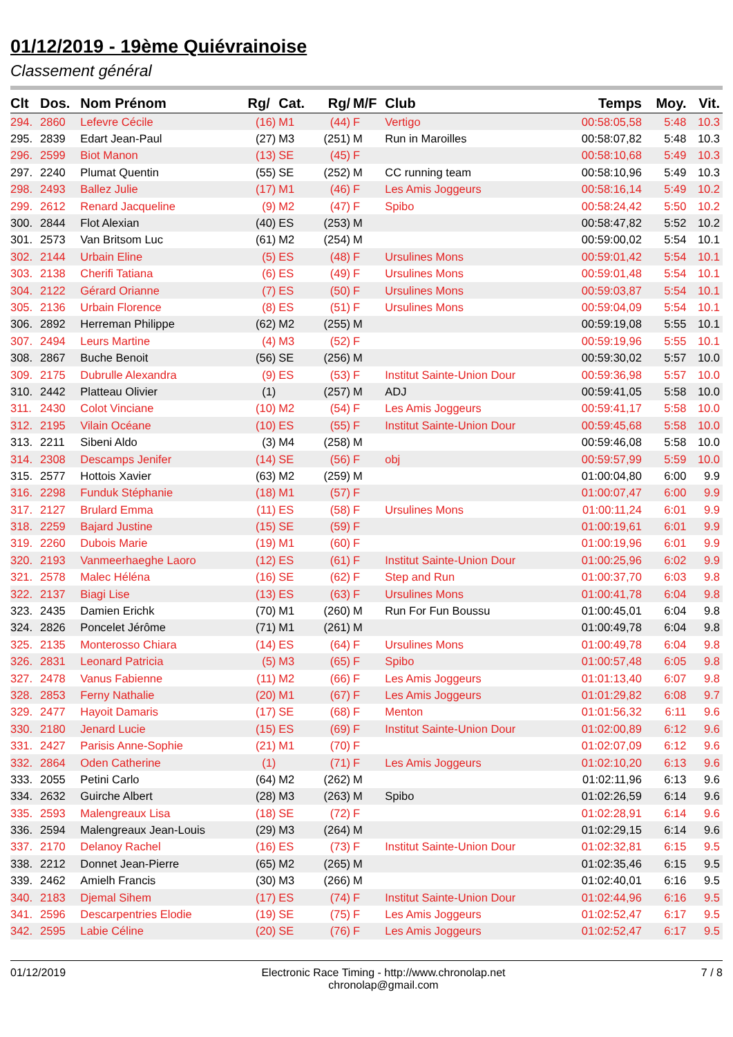01/12/2019 - 19ème Quiévrainoise
Classement général
| Clt | Dos. | Nom Prénom | Rg/ | Cat. | Rg/ | M/F | Club | Temps | Moy. | Vit. |
| --- | --- | --- | --- | --- | --- | --- | --- | --- | --- | --- |
| 294. | 2860 | Lefevre Cécile | (16) | M1 | (44) | F | Vertigo | 00:58:05,58 | 5:48 | 10.3 |
| 295. | 2839 | Edart Jean-Paul | (27) | M3 | (251) | M | Run in Maroilles | 00:58:07,82 | 5:48 | 10.3 |
| 296. | 2599 | Biot Manon | (13) | SE | (45) | F | | 00:58:10,68 | 5:49 | 10.3 |
| 297. | 2240 | Plumat Quentin | (55) | SE | (252) | M | CC running team | 00:58:10,96 | 5:49 | 10.3 |
| 298. | 2493 | Ballez Julie | (17) | M1 | (46) | F | Les Amis Joggeurs | 00:58:16,14 | 5:49 | 10.2 |
| 299. | 2612 | Renard Jacqueline | (9) | M2 | (47) | F | Spibo | 00:58:24,42 | 5:50 | 10.2 |
| 300. | 2844 | Flot Alexian | (40) | ES | (253) | M | | 00:58:47,82 | 5:52 | 10.2 |
| 301. | 2573 | Van Britsom Luc | (61) | M2 | (254) | M | | 00:59:00,02 | 5:54 | 10.1 |
| 302. | 2144 | Urbain Eline | (5) | ES | (48) | F | Ursulines Mons | 00:59:01,42 | 5:54 | 10.1 |
| 303. | 2138 | Cherifi Tatiana | (6) | ES | (49) | F | Ursulines Mons | 00:59:01,48 | 5:54 | 10.1 |
| 304. | 2122 | Gérard Orianne | (7) | ES | (50) | F | Ursulines Mons | 00:59:03,87 | 5:54 | 10.1 |
| 305. | 2136 | Urbain Florence | (8) | ES | (51) | F | Ursulines Mons | 00:59:04,09 | 5:54 | 10.1 |
| 306. | 2892 | Herreman Philippe | (62) | M2 | (255) | M | | 00:59:19,08 | 5:55 | 10.1 |
| 307. | 2494 | Leurs Martine | (4) | M3 | (52) | F | | 00:59:19,96 | 5:55 | 10.1 |
| 308. | 2867 | Buche Benoit | (56) | SE | (256) | M | | 00:59:30,02 | 5:57 | 10.0 |
| 309. | 2175 | Dubrulle Alexandra | (9) | ES | (53) | F | Institut Sainte-Union Dour | 00:59:36,98 | 5:57 | 10.0 |
| 310. | 2442 | Platteau Olivier | (1) | | (257) | M | ADJ | 00:59:41,05 | 5:58 | 10.0 |
| 311. | 2430 | Colot Vinciane | (10) | M2 | (54) | F | Les Amis Joggeurs | 00:59:41,17 | 5:58 | 10.0 |
| 312. | 2195 | Vilain Océane | (10) | ES | (55) | F | Institut Sainte-Union Dour | 00:59:45,68 | 5:58 | 10.0 |
| 313. | 2211 | Sibeni Aldo | (3) | M4 | (258) | M | | 00:59:46,08 | 5:58 | 10.0 |
| 314. | 2308 | Descamps Jenifer | (14) | SE | (56) | F | obj | 00:59:57,99 | 5:59 | 10.0 |
| 315. | 2577 | Hottois Xavier | (63) | M2 | (259) | M | | 01:00:04,80 | 6:00 | 9.9 |
| 316. | 2298 | Funduk Stéphanie | (18) | M1 | (57) | F | | 01:00:07,47 | 6:00 | 9.9 |
| 317. | 2127 | Brulard Emma | (11) | ES | (58) | F | Ursulines Mons | 01:00:11,24 | 6:01 | 9.9 |
| 318. | 2259 | Bajard Justine | (15) | SE | (59) | F | | 01:00:19,61 | 6:01 | 9.9 |
| 319. | 2260 | Dubois Marie | (19) | M1 | (60) | F | | 01:00:19,96 | 6:01 | 9.9 |
| 320. | 2193 | Vanmeerhaeghe Laoro | (12) | ES | (61) | F | Institut Sainte-Union Dour | 01:00:25,96 | 6:02 | 9.9 |
| 321. | 2578 | Malec Héléna | (16) | SE | (62) | F | Step and Run | 01:00:37,70 | 6:03 | 9.8 |
| 322. | 2137 | Biagi Lise | (13) | ES | (63) | F | Ursulines Mons | 01:00:41,78 | 6:04 | 9.8 |
| 323. | 2435 | Damien Erichk | (70) | M1 | (260) | M | Run For Fun Boussu | 01:00:45,01 | 6:04 | 9.8 |
| 324. | 2826 | Poncelet Jérôme | (71) | M1 | (261) | M | | 01:00:49,78 | 6:04 | 9.8 |
| 325. | 2135 | Monterosso Chiara | (14) | ES | (64) | F | Ursulines Mons | 01:00:49,78 | 6:04 | 9.8 |
| 326. | 2831 | Leonard Patricia | (5) | M3 | (65) | F | Spibo | 01:00:57,48 | 6:05 | 9.8 |
| 327. | 2478 | Vanus Fabienne | (11) | M2 | (66) | F | Les Amis Joggeurs | 01:01:13,40 | 6:07 | 9.8 |
| 328. | 2853 | Ferny Nathalie | (20) | M1 | (67) | F | Les Amis Joggeurs | 01:01:29,82 | 6:08 | 9.7 |
| 329. | 2477 | Hayoit Damaris | (17) | SE | (68) | F | Menton | 01:01:56,32 | 6:11 | 9.6 |
| 330. | 2180 | Jenard Lucie | (15) | ES | (69) | F | Institut Sainte-Union Dour | 01:02:00,89 | 6:12 | 9.6 |
| 331. | 2427 | Parisis Anne-Sophie | (21) | M1 | (70) | F | | 01:02:07,09 | 6:12 | 9.6 |
| 332. | 2864 | Oden Catherine | (1) | | (71) | F | Les Amis Joggeurs | 01:02:10,20 | 6:13 | 9.6 |
| 333. | 2055 | Petini Carlo | (64) | M2 | (262) | M | | 01:02:11,96 | 6:13 | 9.6 |
| 334. | 2632 | Guirche Albert | (28) | M3 | (263) | M | Spibo | 01:02:26,59 | 6:14 | 9.6 |
| 335. | 2593 | Malengreaux Lisa | (18) | SE | (72) | F | | 01:02:28,91 | 6:14 | 9.6 |
| 336. | 2594 | Malengreaux Jean-Louis | (29) | M3 | (264) | M | | 01:02:29,15 | 6:14 | 9.6 |
| 337. | 2170 | Delanoy Rachel | (16) | ES | (73) | F | Institut Sainte-Union Dour | 01:02:32,81 | 6:15 | 9.5 |
| 338. | 2212 | Donnet Jean-Pierre | (65) | M2 | (265) | M | | 01:02:35,46 | 6:15 | 9.5 |
| 339. | 2462 | Amielh Francis | (30) | M3 | (266) | M | | 01:02:40,01 | 6:16 | 9.5 |
| 340. | 2183 | Djemal Sihem | (17) | ES | (74) | F | Institut Sainte-Union Dour | 01:02:44,96 | 6:16 | 9.5 |
| 341. | 2596 | Descarpentries Elodie | (19) | SE | (75) | F | Les Amis Joggeurs | 01:02:52,47 | 6:17 | 9.5 |
| 342. | 2595 | Labie Céline | (20) | SE | (76) | F | Les Amis Joggeurs | 01:02:52,47 | 6:17 | 9.5 |
01/12/2019 Electronic Race Timing - http://www.chronolap.net
chronolap@gmail.com 7 / 8